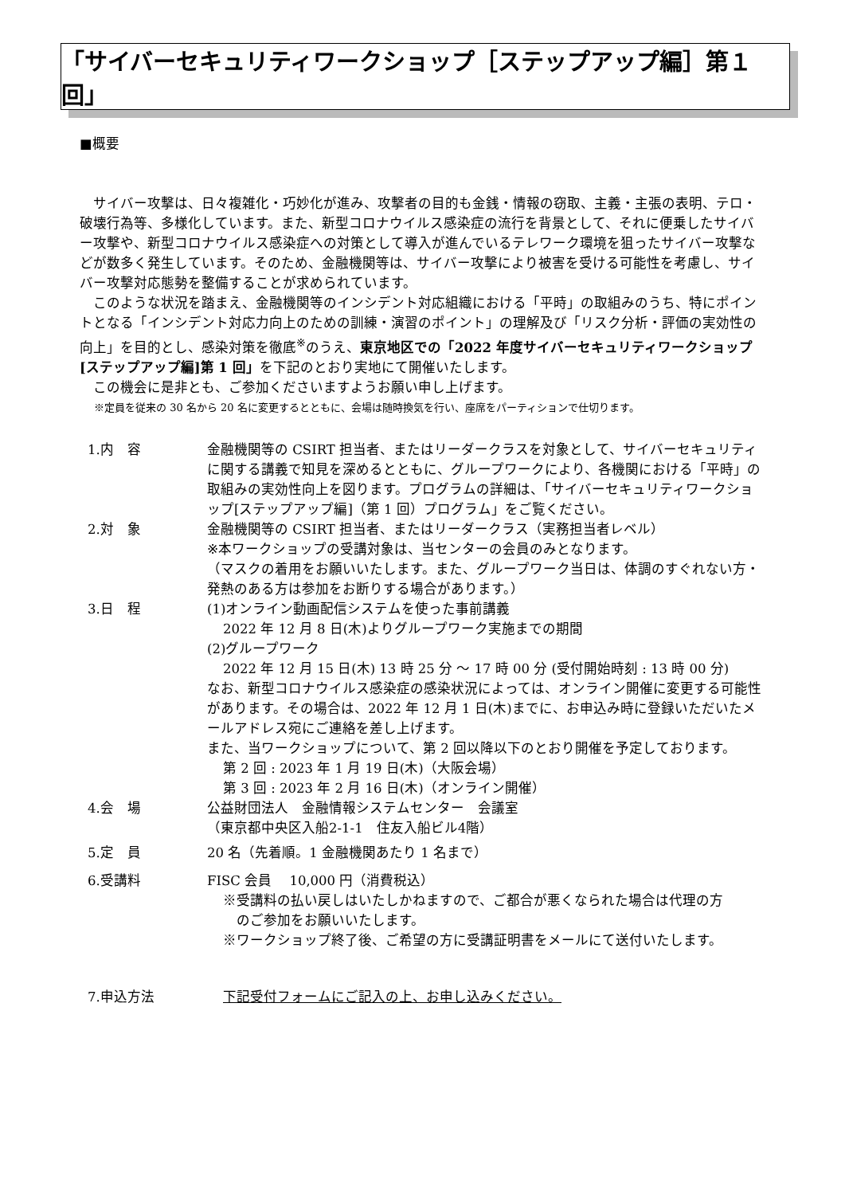「サイバーセキュリティワークショップ［ステップアップ編］第１回」
■概要
サイバー攻撃は、日々複雑化・巧妙化が進み、攻撃者の目的も金銭・情報の窃取、主義・主張の表明、テロ・破壊行為等、多様化しています。また、新型コロナウイルス感染症の流行を背景として、それに便乗したサイバー攻撃や、新型コロナウイルス感染症への対策として導入が進んでいるテレワーク環境を狙ったサイバー攻撃などが数多く発生しています。そのため、金融機関等は、サイバー攻撃により被害を受ける可能性を考慮し、サイバー攻撃対応態勢を整備することが求められています。
このような状況を踏まえ、金融機関等のインシデント対応組織における「平時」の取組みのうち、特にポイントとなる「インシデント対応力向上のための訓練・演習のポイント」の理解及び「リスク分析・評価の実効性の向上」を目的とし、感染対策を徹底<sup>※</sup>のうえ、東京地区での「2022 年度サイバーセキュリティワークショップ[ステップアップ編]第 1 回」を下記のとおり実地にて開催いたします。
この機会に是非とも、ご参加くださいますようお願い申し上げます。
※定員を従来の 30 名から 20 名に変更するとともに、会場は随時換気を行い、座席をパーティションで仕切ります。
| 1.内 容 | 金融機関等の CSIRT 担当者、またはリーダークラスを対象として、サイバーセキュリティに関する講義で知見を深めるとともに、グループワークにより、各機関における「平時」の取組みの実効性向上を図ります。プログラムの詳細は、「サイバーセキュリティワークショップ[ステップアップ編]（第 1 回）プログラム」をご覧ください。 |
| 2.対 象 | 金融機関等の CSIRT 担当者、またはリーダークラス（実務担当者レベル） ※本ワークショップの受講対象は、当センターの会員のみとなります。 （マスクの着用をお願いいたします。また、グループワーク当日は、体調のすぐれない方・発熱のある方は参加をお断りする場合があります。） |
| 3.日 程 | (1)オンライン動画配信システムを使った事前講義 2022 年 12 月 8 日(木)よりグループワーク実施までの期間 (2)グループワーク 2022 年 12 月 15 日(木) 13 時 25 分 ～ 17 時 00 分 (受付開始時刻 : 13 時 00 分) なお、新型コロナウイルス感染症の感染状況によっては、オンライン開催に変更する可能性があります。その場合は、2022 年 12 月 1 日(木)までに、お申込み時に登録いただいたメールアドレス宛にご連絡を差し上げます。 また、当ワークショップについて、第 2 回以降以下のとおり開催を予定しております。 第 2 回 : 2023 年 1 月 19 日(木)（大阪会場） 第 3 回 : 2023 年 2 月 16 日(木)（オンライン開催） |
| 4.会 場 | 公益財団法人 金融情報システムセンター 会議室 （東京都中央区入船2-1-1 住友入船ビル4階） |
| 5.定 員 | 20 名（先着順。1 金融機関あたり 1 名まで） |
| 6.受講料 | FISC 会員 10,000 円（消費税込） ※受講料の払い戻しはいたしかねますので、ご都合が悪くなられた場合は代理の方 のご参加をお願いいたします。 ※ワークショップ終了後、ご希望の方に受講証明書をメールにて送付いたします。 |
| 7.申込方法 | 下記受付フォームにご記入の上、お申し込みください。 |